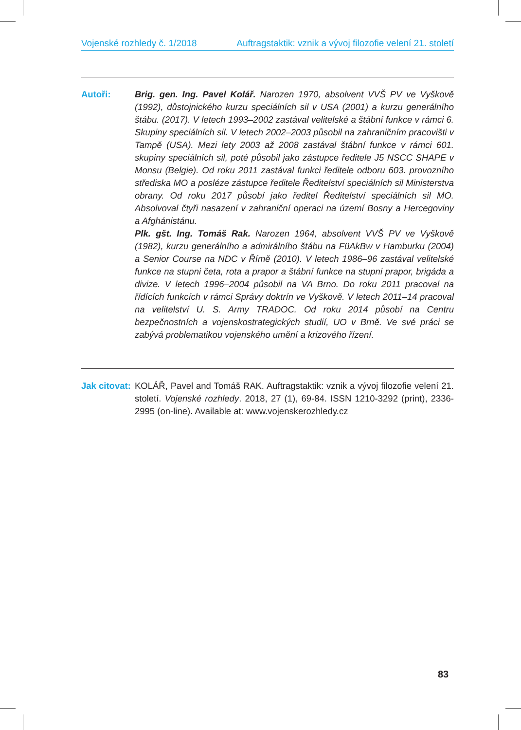Vojenské rozhledy č. 1/2018 Auftragstaktik: vznik a vývoj filozofie velení 21. století
Autoři: Brig. gen. Ing. Pavel Kolář. Narozen 1970, absolvent VVŠ PV ve Vyškově (1992), důstojnického kurzu speciálních sil v USA (2001) a kurzu generálního štábu. (2017). V letech 1993–2002 zastával velitelské a štábní funkce v rámci 6. Skupiny speciálních sil. V letech 2002–2003 působil na zahraničním pracovišti v Tampě (USA). Mezi lety 2003 až 2008 zastával štábní funkce v rámci 601. skupiny speciálních sil, poté působil jako zástupce ředitele J5 NSCC SHAPE v Monsu (Belgie). Od roku 2011 zastával funkci ředitele odboru 603. provozního střediska MO a posléze zástupce ředitele Ředitelství speciálních sil Ministerstva obrany. Od roku 2017 působí jako ředitel Ředitelství speciálních sil MO. Absolvoval čtyři nasazení v zahraniční operaci na území Bosny a Hercegoviny a Afghánistánu.
Plk. gšt. Ing. Tomáš Rak. Narozen 1964, absolvent VVŠ PV ve Vyškově (1982), kurzu generálního a admirálního štábu na FüAkBw v Hamburku (2004) a Senior Course na NDC v Římě (2010). V letech 1986–96 zastával velitelské funkce na stupni četa, rota a prapor a štábní funkce na stupni prapor, brigáda a divize. V letech 1996–2004 působil na VA Brno. Do roku 2011 pracoval na řídících funkcích v rámci Správy doktrín ve Vyškově. V letech 2011–14 pracoval na velitelství U. S. Army TRADOC. Od roku 2014 působí na Centru bezpečnostních a vojenskostrategických studií, UO v Brně. Ve své práci se zabývá problematikou vojenského umění a krizového řízení.
Jak citovat:
KOLÁŘ, Pavel and Tomáš RAK. Auftragstaktik: vznik a vývoj filozofie velení 21. století. Vojenské rozhledy. 2018, 27 (1), 69-84. ISSN 1210-3292 (print), 2336-2995 (on-line). Available at: www.vojenskerozhledy.cz
83